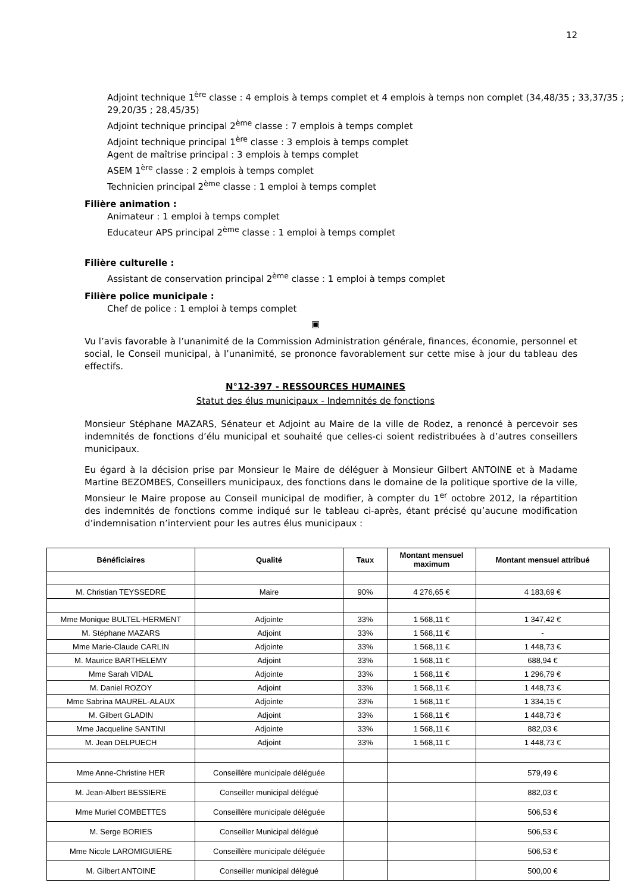12
Adjoint technique 1<sup>ère</sup> classe : 4 emplois à temps complet et 4 emplois à temps non complet (34,48/35 ; 33,37/35 ; 29,20/35 ; 28,45/35)
Adjoint technique principal 2<sup>ème</sup> classe : 7 emplois à temps complet
Adjoint technique principal 1<sup>ère</sup> classe : 3 emplois à temps complet
Agent de maîtrise principal : 3 emplois à temps complet
ASEM 1<sup>ère</sup> classe : 2 emplois à temps complet
Technicien principal 2<sup>ème</sup> classe : 1 emploi à temps complet
Filière animation :
Animateur : 1 emploi à temps complet
Educateur APS principal 2<sup>ème</sup> classe : 1 emploi à temps complet
Filière culturelle :
Assistant de conservation principal 2<sup>ème</sup> classe : 1 emploi à temps complet
Filière police municipale :
Chef de police : 1 emploi à temps complet
▣
Vu l’avis favorable à l’unanimité de la Commission Administration générale, finances, économie, personnel et social, le Conseil municipal, à l’unanimité, se prononce favorablement sur cette mise à jour du tableau des effectifs.
N°12-397 - RESSOURCES HUMAINES
Statut des élus municipaux - Indemnités de fonctions
Monsieur Stéphane MAZARS, Sénateur et Adjoint au Maire de la ville de Rodez, a renoncé à percevoir ses indemnités de fonctions d’élu municipal et souhaité que celles-ci soient redistribuées à d’autres conseillers municipaux.
Eu égard à la décision prise par Monsieur le Maire de déléguer à Monsieur Gilbert ANTOINE et à Madame Martine BEZOMBES, Conseillers municipaux, des fonctions dans le domaine de la politique sportive de la ville, Monsieur le Maire propose au Conseil municipal de modifier, à compter du 1<sup>er</sup> octobre 2012, la répartition des indemnités de fonctions comme indiqué sur le tableau ci-après, étant précisé qu’aucune modification d’indemnisation n’intervient pour les autres élus municipaux :
| Bénéficiaires | Qualité | Taux | Montant mensuel maximum | Montant mensuel attribué |
| --- | --- | --- | --- | --- |
| M. Christian TEYSSEDRE | Maire | 90% | 4 276,65 € | 4 183,69 € |
| Mme Monique BULTEL-HERMENT | Adjointe | 33% | 1 568,11 € | 1 347,42 € |
| M. Stéphane MAZARS | Adjoint | 33% | 1 568,11 € | - |
| Mme Marie-Claude CARLIN | Adjointe | 33% | 1 568,11 € | 1 448,73 € |
| M. Maurice BARTHELEMY | Adjoint | 33% | 1 568,11 € | 688,94 € |
| Mme Sarah VIDAL | Adjointe | 33% | 1 568,11 € | 1 296,79 € |
| M. Daniel ROZOY | Adjoint | 33% | 1 568,11 € | 1 448,73 € |
| Mme Sabrina MAUREL-ALAUX | Adjointe | 33% | 1 568,11 € | 1 334,15 € |
| M. Gilbert GLADIN | Adjoint | 33% | 1 568,11 € | 1 448,73 € |
| Mme Jacqueline SANTINI | Adjointe | 33% | 1 568,11 € | 882,03 € |
| M. Jean DELPUECH | Adjoint | 33% | 1 568,11 € | 1 448,73 € |
| Mme Anne-Christine HER | Conseillère municipale déléguée | | | 579,49 € |
| M. Jean-Albert BESSIERE | Conseiller municipal délégué | | | 882,03 € |
| Mme Muriel COMBETTES | Conseillère municipale déléguée | | | 506,53 € |
| M. Serge BORIES | Conseiller Municipal délégué | | | 506,53 € |
| Mme Nicole LAROMIGUIERE | Conseillère municipale déléguée | | | 506,53 € |
| M. Gilbert ANTOINE | Conseiller municipal délégué | | | 500,00 € |